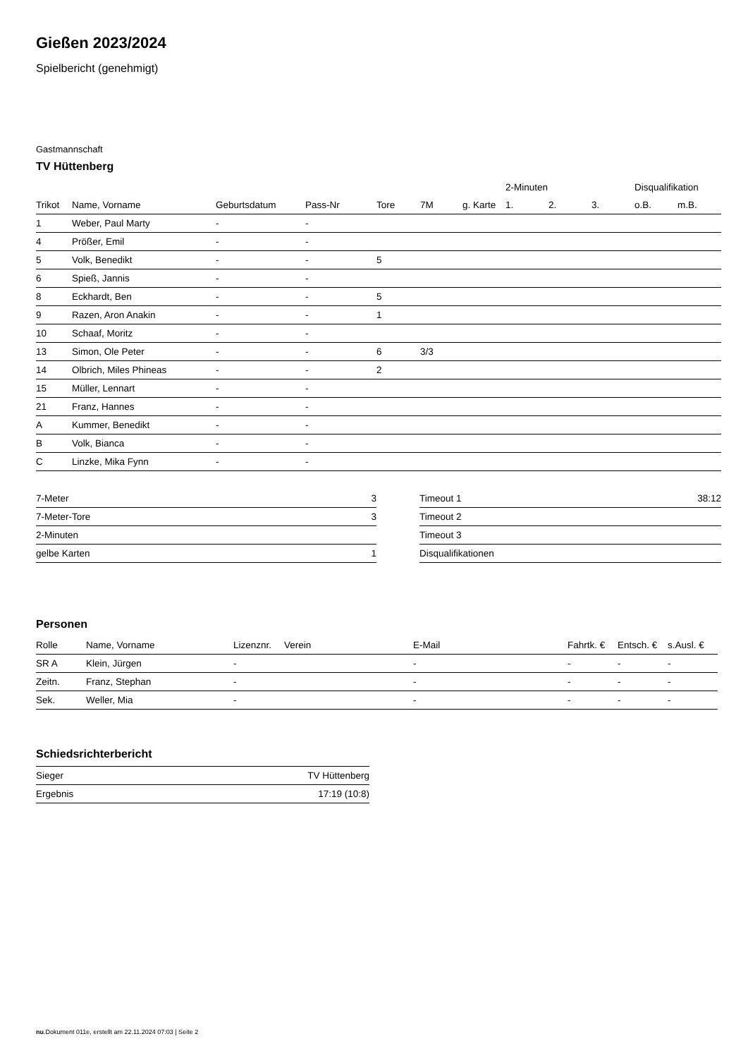Gießen 2023/2024
Spielbericht (genehmigt)
Gastmannschaft
TV Hüttenberg
| | | | | | | | 2-Minuten | | | Disqualifikation | |
| --- | --- | --- | --- | --- | --- | --- | --- | --- | --- | --- | --- |
| Trikot | Name, Vorname | Geburtsdatum | Pass-Nr | Tore | 7M | g. Karte | 1. | 2. | 3. | o.B. | m.B. |
| 1 | Weber, Paul Marty | - | - | | | | | | | | |
| 4 | Prößer, Emil | - | - | | | | | | | | |
| 5 | Volk, Benedikt | - | - | 5 | | | | | | | |
| 6 | Spieß, Jannis | - | - | | | | | | | | |
| 8 | Eckhardt, Ben | - | - | 5 | | | | | | | |
| 9 | Razen, Aron Anakin | - | - | 1 | | | | | | | |
| 10 | Schaaf, Moritz | - | - | | | | | | | | |
| 13 | Simon, Ole Peter | - | - | 6 | 3/3 | | | | | | |
| 14 | Olbrich, Miles Phineas | - | - | 2 | | | | | | | |
| 15 | Müller, Lennart | - | - | | | | | | | | |
| 21 | Franz, Hannes | - | - | | | | | | | | |
| A | Kummer, Benedikt | - | - | | | | | | | | |
| B | Volk, Bianca | - | - | | | | | | | | |
| C | Linzke, Mika Fynn | - | - | | | | | | | | |
| 7-Meter | 3 |
| 7-Meter-Tore | 3 |
| 2-Minuten | |
| gelbe Karten | 1 |
| Timeout 1 | 38:12 |
| Timeout 2 | |
| Timeout 3 | |
| Disqualifikationen | |
Personen
| Rolle | Name, Vorname | Lizenznr. | Verein | E-Mail | Fahrtk. € | Entsch. € | s.Ausl. € |
| --- | --- | --- | --- | --- | --- | --- | --- |
| SR A | Klein, Jürgen | - | | - | - | - | - |
| Zeitn. | Franz, Stephan | - | | - | - | - | - |
| Sek. | Weller, Mia | - | | - | - | - | - |
Schiedsrichterbericht
| Sieger | TV Hüttenberg |
| Ergebnis | 17:19 (10:8) |
nu.Dokument 011e, erstellt am 22.11.2024 07:03 | Seite 2